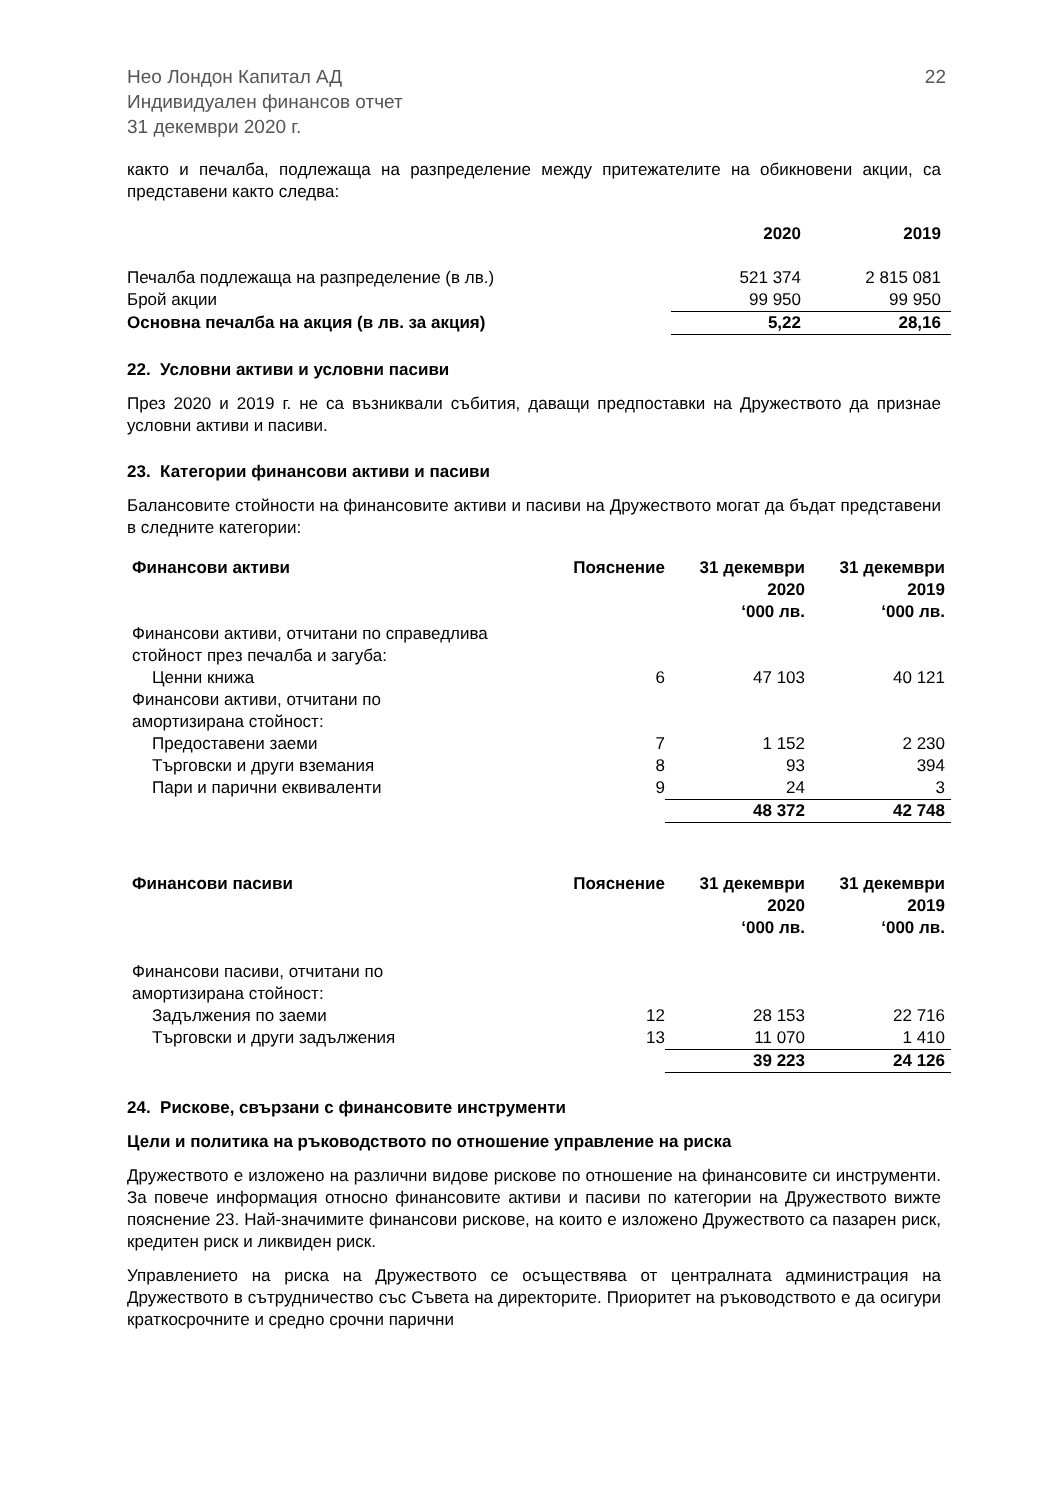Нео Лондон Капитал АД
Индивидуален финансов отчет
31 декември 2020 г.
22
както и печалба, подлежаща на разпределение между притежателите на обикновени акции, са представени както следва:
| | 2020 | 2019 |
| --- | --- | --- |
| Печалба подлежаща на разпределение (в лв.) | 521 374 | 2 815 081 |
| Брой акции | 99 950 | 99 950 |
| Основна печалба на акция (в лв. за акция) | 5,22 | 28,16 |
22. Условни активи и условни пасиви
През 2020 и 2019 г. не са възниквали събития, даващи предпоставки на Дружеството да признае условни активи и пасиви.
23. Категории финансови активи и пасиви
Балансовите стойности на финансовите активи и пасиви на Дружеството могат да бъдат представени в следните категории:
| Финансови активи | Пояснение | 31 декември 2020 ‘000 лв. | 31 декември 2019 ‘000 лв. |
| --- | --- | --- | --- |
| Финансови активи, отчитани по справедлива стойност през печалба и загуба: | | | |
| Ценни книжа | 6 | 47 103 | 40 121 |
| Финансови активи, отчитани по амортизирана стойност: | | | |
| Предоставени заеми | 7 | 1 152 | 2 230 |
| Търговски и други вземания | 8 | 93 | 394 |
| Пари и парични еквиваленти | 9 | 24 | 3 |
| | | 48 372 | 42 748 |
| Финансови пасиви | Пояснение | 31 декември 2020 ‘000 лв. | 31 декември 2019 ‘000 лв. |
| --- | --- | --- | --- |
| Финансови пасиви, отчитани по амортизирана стойност: | | | |
| Задължения по заеми | 12 | 28 153 | 22 716 |
| Търговски и други задължения | 13 | 11 070 | 1 410 |
| | | 39 223 | 24 126 |
24. Рискове, свързани с финансовите инструменти
Цели и политика на ръководството по отношение управление на риска
Дружеството е изложено на различни видове рискове по отношение на финансовите си инструменти. За повече информация относно финансовите активи и пасиви по категории на Дружеството вижте пояснение 23. Най-значимите финансови рискове, на които е изложено Дружеството са пазарен риск, кредитен риск и ликвиден риск.
Управлението на риска на Дружеството се осъществява от централната администрация на Дружеството в сътрудничество със Съвета на директорите. Приоритет на ръководството е да осигури краткосрочните и средно срочни парични